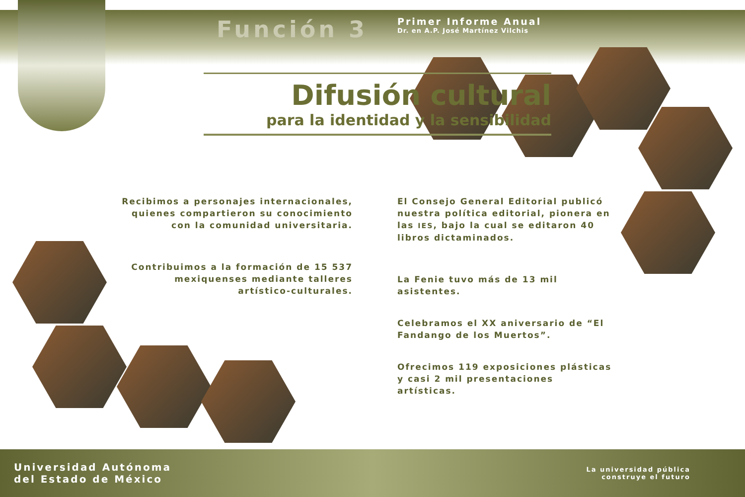Función 3
Primer Informe Anual
Dr. en A.P. José Martínez Vilchis
Difusión cultural
para la identidad y la sensibilidad
Recibimos a personajes internacionales, quienes compartieron su conocimiento con la comunidad universitaria.
Contribuimos a la formación de 15 537 mexiquenses mediante talleres artístico-culturales.
El Consejo General Editorial publicó nuestra política editorial, pionera en las IES, bajo la cual se editaron 40 libros dictaminados.
La Fenie tuvo más de 13 mil asistentes.
Celebramos el XX aniversario de “El Fandango de los Muertos”.
Ofrecimos 119 exposiciones plásticas y casi 2 mil presentaciones artísticas.
Universidad Autónoma
del Estado de México
La universidad pública
construye el futuro